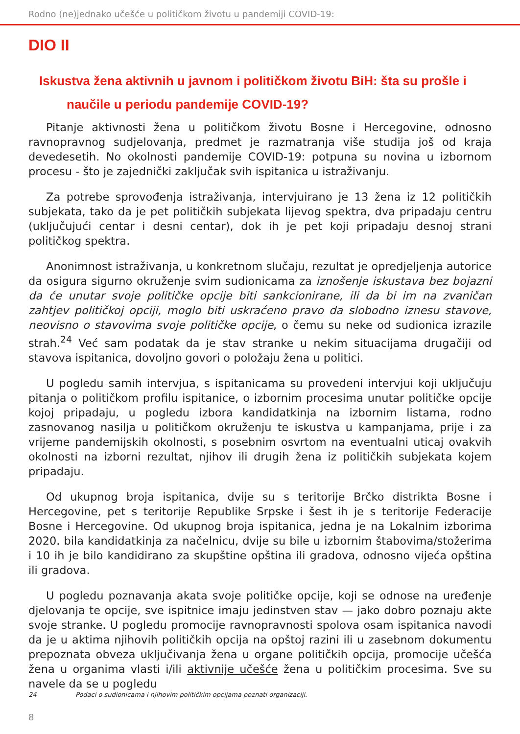Rodno (ne)jednako učešće u političkom životu u pandemiji COVID-19:
DIO II
Iskustva žena aktivnih u javnom i političkom životu BiH: šta su prošle i
naučile u periodu pandemije COVID-19?
Pitanje aktivnosti žena u političkom životu Bosne i Hercegovine, odnosno ravnopravnog sudjelovanja, predmet je razmatranja više studija još od kraja devedesetih. No okolnosti pandemije COVID-19: potpuna su novina u izbornom procesu - što je zajednički zaključak svih ispitanica u istraživanju.
Za potrebe sprovođenja istraživanja, intervjuirano je 13 žena iz 12 političkih subjekata, tako da je pet političkih subjekata lijevog spektra, dva pripadaju centru (uključujući centar i desni centar), dok ih je pet koji pripadaju desnoj strani političkog spektra.
Anonimnost istraživanja, u konkretnom slučaju, rezultat je opredjeljenja autorice da osigura sigurno okruženje svim sudionicama za iznošenje iskustava bez bojazni da će unutar svoje političke opcije biti sankcionirane, ili da bi im na zvaničan zahtjev političkoj opciji, moglo biti uskraćeno pravo da slobodno iznesu stavove, neovisno o stavovima svoje političke opcije, o čemu su neke od sudionica izrazile strah.<sup>24</sup> Već sam podatak da je stav stranke u nekim situacijama drugačiji od stavova ispitanica, dovoljno govori o položaju žena u politici.
U pogledu samih intervjua, s ispitanicama su provedeni intervjui koji uključuju pitanja o političkom profilu ispitanice, o izbornim procesima unutar političke opcije kojoj pripadaju, u pogledu izbora kandidatkinja na izbornim listama, rodno zasnovanog nasilja u političkom okruženju te iskustva u kampanjama, prije i za vrijeme pandemijskih okolnosti, s posebnim osvrtom na eventualni uticaj ovakvih okolnosti na izborni rezultat, njihov ili drugih žena iz političkih subjekata kojem pripadaju.
Od ukupnog broja ispitanica, dvije su s teritorije Brčko distrikta Bosne i Hercegovine, pet s teritorije Republike Srpske i šest ih je s teritorije Federacije Bosne i Hercegovine. Od ukupnog broja ispitanica, jedna je na Lokalnim izborima 2020. bila kandidatkinja za načelnicu, dvije su bile u izbornim štabovima/stožerima i 10 ih je bilo kandidirano za skupštine opština ili gradova, odnosno vijeća opština ili gradova.
U pogledu poznavanja akata svoje političke opcije, koji se odnose na uređenje djelovanja te opcije, sve ispitnice imaju jedinstven stav — jako dobro poznaju akte svoje stranke. U pogledu promocije ravnopravnosti spolova osam ispitanica navodi da je u aktima njihovih političkih opcija na opštoj razini ili u zasebnom dokumentu prepoznata obveza uključivanja žena u organe političkih opcija, promocije učešća žena u organima vlasti i/ili aktivnije učešće žena u političkim procesima. Sve su navele da se u pogledu
24 Podaci o sudionicama i njihovim političkim opcijama poznati organizaciji.
8